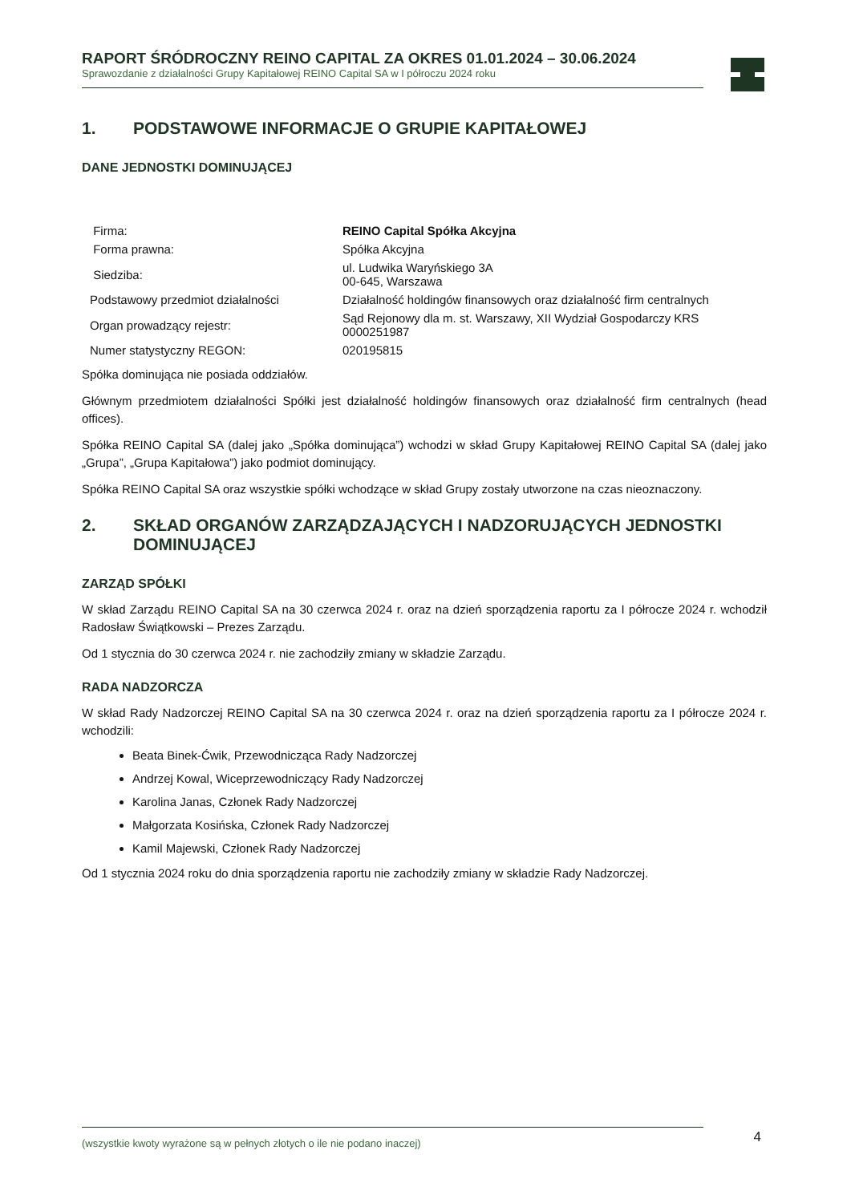RAPORT ŚRÓDROCZNY REINO CAPITAL ZA OKRES 01.01.2024 – 30.06.2024
Sprawozdanie z działalności Grupy Kapitałowej REINO Capital SA w I półroczu 2024 roku
1. PODSTAWOWE INFORMACJE O GRUPIE KAPITAŁOWEJ
DANE JEDNOSTKI DOMINUJĄCEJ
| Firma: | REINO Capital Spółka Akcyjna |
| Forma prawna: | Spółka Akcyjna |
| Siedziba: | ul. Ludwika Waryńskiego 3A 00-645, Warszawa |
| Podstawowy przedmiot działalności | Działalność holdingów finansowych oraz działalność firm centralnych |
| Organ prowadzący rejestr: | Sąd Rejonowy dla m. st. Warszawy, XII Wydział Gospodarczy KRS 0000251987 |
| Numer statystyczny REGON: | 020195815 |
Spółka dominująca nie posiada oddziałów.
Głównym przedmiotem działalności Spółki jest działalność holdingów finansowych oraz działalność firm centralnych (head offices).
Spółka REINO Capital SA (dalej jako „Spółka dominująca”) wchodzi w skład Grupy Kapitałowej REINO Capital SA (dalej jako „Grupa”, „Grupa Kapitałowa”) jako podmiot dominujący.
Spółka REINO Capital SA oraz wszystkie spółki wchodzące w skład Grupy zostały utworzone na czas nieoznaczony.
2. SKŁAD ORGANÓW ZARZĄDZAJĄCYCH I NADZORUJĄCYCH JEDNOSTKI DOMINUJĄCEJ
ZARZĄD SPÓŁKI
W skład Zarządu REINO Capital SA na 30 czerwca 2024 r. oraz na dzień sporządzenia raportu za I półrocze 2024 r. wchodził Radosław Świątkowski – Prezes Zarządu.
Od 1 stycznia do 30 czerwca 2024 r. nie zachodziły zmiany w składzie Zarządu.
RADA NADZORCZA
W skład Rady Nadzorczej REINO Capital SA na 30 czerwca 2024 r. oraz na dzień sporządzenia raportu za I półrocze 2024 r. wchodzili:
Beata Binek-Ćwik, Przewodnicząca Rady Nadzorczej
Andrzej Kowal, Wiceprzewodniczący Rady Nadzorczej
Karolina Janas, Członek Rady Nadzorczej
Małgorzata Kosińska, Członek Rady Nadzorczej
Kamil Majewski, Członek Rady Nadzorczej
Od 1 stycznia 2024 roku do dnia sporządzenia raportu nie zachodziły zmiany w składzie Rady Nadzorczej.
(wszystkie kwoty wyrażone są w pełnych złotych o ile nie podano inaczej) 4